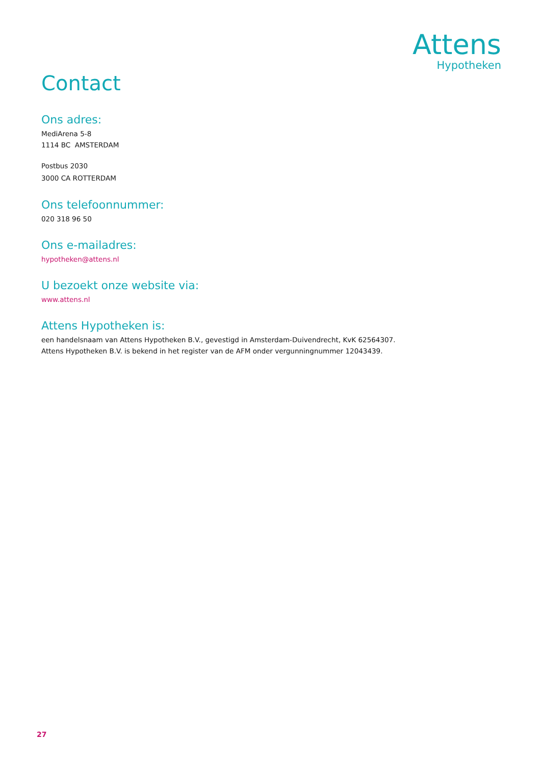Attens
Hypotheken
Contact
Ons adres:
MediArena 5-8
1114 BC AMSTERDAM
Postbus 2030
3000 CA ROTTERDAM
Ons telefoonnummer:
020 318 96 50
Ons e-mailadres:
hypotheken@attens.nl
U bezoekt onze website via:
www.attens.nl
Attens Hypotheken is:
een handelsnaam van Attens Hypotheken B.V., gevestigd in Amsterdam-Duivendrecht, KvK 62564307.
Attens Hypotheken B.V. is bekend in het register van de AFM onder vergunningnummer 12043439.
27